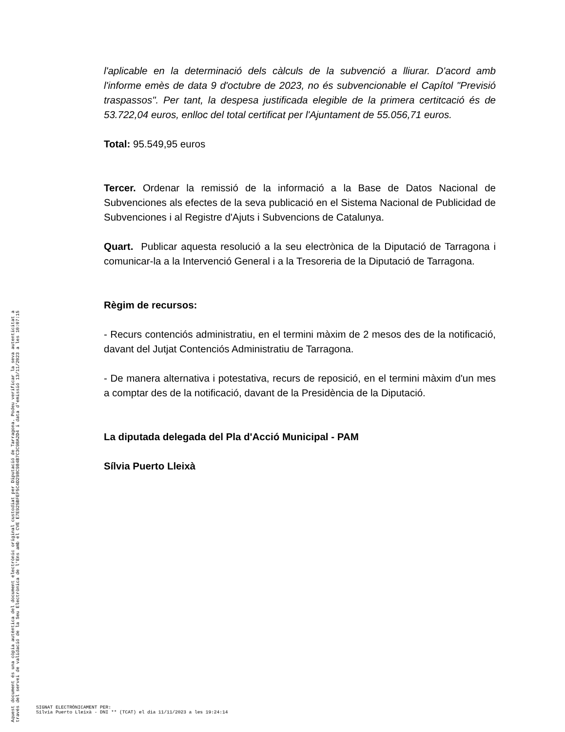l'aplicable en la determinació dels càlculs de la subvenció a lliurar. D'acord amb l'informe emès de data 9 d'octubre de 2023, no és subvencionable el Capítol "Previsió traspassos". Per tant, la despesa justificada elegible de la primera certitcació és de 53.722,04 euros, enlloc del total certificat per l'Ajuntament de 55.056,71 euros.
Total: 95.549,95 euros
Tercer. Ordenar la remissió de la informació a la Base de Datos Nacional de Subvenciones als efectes de la seva publicació en el Sistema Nacional de Publicidad de Subvenciones i al Registre d'Ajuts i Subvencions de Catalunya.
Quart. Publicar aquesta resolució a la seu electrònica de la Diputació de Tarragona i comunicar-la a la Intervenció General i a la Tresoreria de la Diputació de Tarragona.
Règim de recursos:
- Recurs contenciós administratiu, en el termini màxim de 2 mesos des de la notificació, davant del Jutjat Contenciós Administratiu de Tarragona.
- De manera alternativa i potestativa, recurs de reposició, en el termini màxim d'un mes a comptar des de la notificació, davant de la Presidència de la Diputació.
La diputada delegada del Pla d'Acció Municipal - PAM
Sílvia Puerto Lleixà
Aquest document és una còpia autèntica del document electrònic original custodiat per Diputació de Tarragona. Podeu verificar la seva autenticitat a
través del servei de validació de la Seu Electrònica de l'Ens amb el CVE E7E925BFEF5C4D298C984B7C3C98A2D4 i data d'emissió 13/11/2023 a les 10:07:15
SIGNAT ELECTRÒNICAMENT PER:
Sílvia Puerto Lleixà - DNI ** (TCAT) el dia 11/11/2023 a les 19:24:14